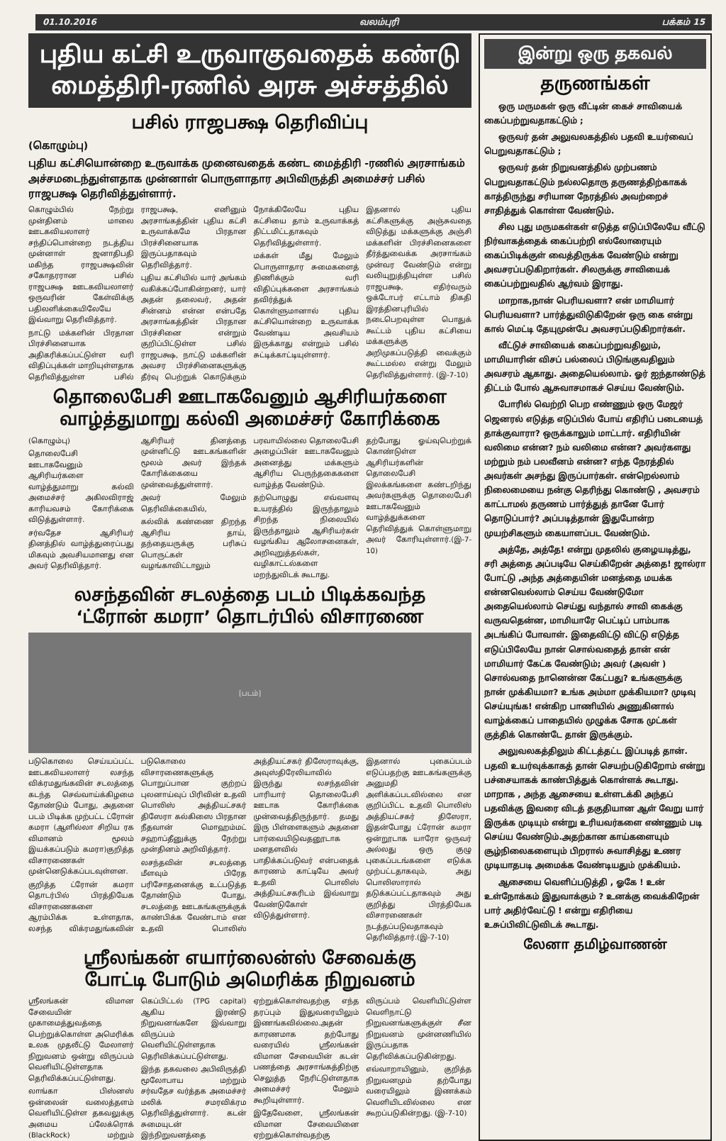01.10.2016 வலம்புரி பக்கம் 15
புதிய கட்சி உருவாகுவதைக் கண்டு
மைத்திரி-ரணில் அரசு அச்சத்தில்
பசில் ராஜபக்ஷ தெரிவிப்பு
(கொழும்பு)
புதிய கட்சியொன்றை உருவாக்க முனைவதைக் கண்ட மைத்திரி -ரணில் அரசாங்கம் அச்சமடைந்துள்ளதாக முன்னாள் பொருளாதார அபிவிருத்தி அமைச்சர் பசில் ராஜபக்ஷ தெரிவித்துள்ளார்.
கொழும்பில் நேற்று முன்தினம் மாலை ஊடகவியலாளர் சந்திப்பொன்றை நடத்திய முன்னாள் ஜனாதிபதி மகிந்த ராஜபக்ஷவின் சகோதரரான பசில் ராஜபக்ஷ ஊடகவியலாளர் ஒருவரின் கேள்விக்கு பதிலளிக்கையிலேயே இவ்வாறு தெரிவித்தார்.
நாட்டு மக்களின் பிரதான பிரச்சினையாக அதிகரிக்கப்பட்டுள்ள வரி விதிப்புக்கள் மாறியுள்ளதாக தெரிவித்துள்ள பசில் ராஜபக்ஷ, எனினும் அரசாங்கத்தின் புதிய கட்சி உருவாக்கமே பிரதான பிரச்சினையாக இருப்பதாகவும் தெரிவித்தார்.
புதிய கட்சியில் யார் அங்கம் வகிக்கப்போகின்றனர், யார் அதன் தலைவர், அதன் சின்னம் என்ன என்பதே அரசாங்கத்தின் பிரதான பிரச்சினை என்றும் குறிப்பிட்டுள்ள பசில் ராஜபக்ஷ, நாட்டு மக்களின் அவசர பிரச்சினைகளுக்கு தீர்வு பெற்றுக் கொடுக்கும் நோக்கிலேயே புதிய கட்சியை தாம் உருவாக்கத் திட்டமிட்டதாகவும் தெரிவித்துள்ளார்.
மக்கள் மீது மேலும் பொருளாதார சுமைகளைத் திணிக்கும் வரி விதிப்புக்களை அரசாங்கம் தவிர்த்துக் கொள்ளுமானால் புதிய கட்சியொன்றை உருவாக்க வேண்டிய அவசியம் இருக்காது என்றும் பசில் சுட்டிக்காட்டியுள்ளார்.
இதனால் புதிய கட்சிகளுக்கு அஞ்சுவதை விடுத்து மக்களுக்கு அஞ்சி மக்களின் பிரச்சினைகளை தீர்த்துவைக்க அரசாங்கம் முன்வர வேண்டும் என்று வலியுறுத்தியுள்ள பசில் ராஜபக்ஷ, எதிர்வரும் ஒக்டோபர் எட்டாம் திகதி இரத்தினபுரியில் நடைபெறவுள்ள பொதுக் கூட்டம் புதிய கட்சியை மக்களுக்கு அறிமுகப்படுத்தி வைக்கும் கூட்டமல்ல என்று மேலும் தெரிவித்துள்ளார். (இ-7-10)
தொலைபேசி ஊடாகவேனும் ஆசிரியர்களை
வாழ்த்துமாறு கல்வி அமைச்சர் கோரிக்கை
(கொழும்பு)
தொலைபேசி ஊடாகவேனும் ஆசிரியர்களை வாழ்த்துமாறு கல்வி அமைச்சர் அகிலவிராஜ் காரியவசம் கோரிக்கை விடுத்துள்ளார்.
சர்வதேச ஆசிரியர் தினத்தில் வாழ்த்துரைப்பது மிகவும் அவசியமானது என அவர் தெரிவித்தார்.
ஆசிரியர் தினத்தை முன்னிட்டு ஊடகங்களின் மூலம் அவர் இந்தக் கோரிக்கையை முன்வைத்துள்ளார்.
அவர் மேலும் தெரிவிக்கையில்,
கல்விக் கண்ணை திறந்த ஆசிரிய தாய், தந்தையருக்கு பரிசுப் பொருட்கள் வழங்காவிட்டாலும் பரவாயில்லை தொலைபேசி அழைப்பின் ஊடாகவேனும் அனைத்து மக்களும் ஆசிரிய பெருந்தகைகளை வாழ்த்த வேண்டும்.
தற்பொழுது எவ்வளவு உயரத்தில் இருந்தாலும் சிறந்த நிலையில் இருந்தாலும் ஆசிரியர்கள் வழங்கிய ஆலோசனைகள், அறிவுறுத்தல்கள், வழிகாட்டல்களை மறந்துவிடக் கூடாது.
தற்போது ஓய்வுபெற்றுக் கொண்டுள்ள ஆசிரியர்களின் தொலைபேசி இலக்கங்களை கண்டறிந்து அவர்களுக்கு தொலைபேசி ஊடாகவேனும் வாழ்த்துக்களை தெரிவித்துக் கொள்ளுமாறு அவர் கோரியுள்ளார்.(இ-7-10)
லசந்தவின் சடலத்தை படம் பிடிக்கவந்த
‘ட்ரோன் கமரா’ தொடர்பில் விசாரணை
[படம்]
படுகொலை செய்யப்பட்ட ஊடகவியலாளர் லசந்த விக்ரமதுங்கவின் சடலத்தை கடந்த செவ்வாய்க்கிழமை தோண்டும் போது, அதனை படம் பிடிக்க முற்பட்ட ட்ரோன் கமரா (ஆளில்லா சிறிய ரக விமானம் மூலம் இயக்கப்படும் கமரா)குறித்த விசாரணைகள் முன்னெடுக்கப்படவுள்ளன.
குறித்த ட்ரோன் கமரா தொடர்பில் பிரத்தியேக விசாரணைகளை ஆரம்பிக்க உள்ளதாக, லசந்த விக்ரமதுங்கவின் படுகொலை விசாரணைகளுக்கு பொறுப்பான குற்றப் புலனாய்வுப் பிரிவின் உதவி பொலிஸ் அத்தியட்சகர் திஸேரா கல்கிஸை பிரதான நீதவான் மொஹம்மட் சஹாப்தீனுக்கு நேற்று முன்தினம் அறிவித்தார்.
லசந்தவின் சடலத்தை மீளவும் பிரேத பரிசோதனைக்கு உட்படுத்த தோண்டும் போது, சடலத்தை ஊடகங்களுக்குக் காண்பிக்க வேண்டாம் என உதவி பொலிஸ் அத்தியட்சகர் திஸேராவுக்கு, அவுஸ்திரேலியாவில் இருந்து லசந்தவின் பாரியார் தொலைபேசி ஊடாக கோரிக்கை முன்வைத்திருந்தார். தமது இரு பிள்ளைகளும் அதனை பார்வையிடுவதனூடாக மனதளவில் பாதிக்கப்படுவர் என்பதைக் காரணம் காட்டியே அவர் உதவி பொலிஸ் அத்தியட்சகரிடம் இவ்வாறு வேண்டுகோள் விடுத்துள்ளார்.
இதனால் புகைப்படம் எடுப்பதற்கு ஊடகங்களுக்கு அனுமதி அளிக்கப்படவில்லை என குறிப்பிட்ட உதவி பொலிஸ் அத்தியட்சகர் திஸேரா, இதன்போது ட்ரோன் கமரா ஒன்றூடாக யாரோ ஒருவர் அல்லது ஒரு குழு புகைப்படங்களை எடுக்க முற்பட்டதாகவும், அது பொலிஸாரால் தடுக்கப்பட்டதாகவும் அது குறித்து பிரத்தியேக விசாரணைகள் நடத்தப்படுவதாகவும் தெரிவித்தார்.(இ-7-10)
ஸ்ரீலங்கன் எயார்லைன்ஸ் சேவைக்கு
போட்டி போடும் அமெரிக்க நிறுவனம்
ஸ்ரீலங்கன் விமான சேவையின் முகாமைத்துவத்தை பெற்றுக்கொள்ள அமெரிக்க உலக முதலீட்டு மேலாளர் நிறுவனம் ஒன்று விருப்பம் வெளியிட்டுள்ளதாக தெரிவிக்கப்பட்டுள்ளது.
லாங்கா பிஸ்னஸ் ஒன்லைன் வலைத்தளம் வெளியிட்டுள்ள தகவலுக்கு அமைய ப்லேக்ரொக் (BlackRock) மற்றும் கெப்பிட்டல் (TPG capital) ஆகிய இரண்டு நிறுவனங்களே இவ்வாறு விருப்பம் வெளியிட்டுள்ளதாக தெரிவிக்கப்பட்டுள்ளது.
இந்த தகவலை அபிவிருத்தி மூலோபாய மற்றும் சர்வதேச வர்த்தக அமைச்சர் மலிக் சமரவிக்ரம தெரிவித்துள்ளார். கடன் சுமையுடன் இந்நிறுவனத்தை ஏற்றுக்கொள்வதற்கு எந்த தரப்பும் இதுவரையிலும் இணங்கவில்லை.அதன் காரணமாக தற்போது வரையில் ஸ்ரீலங்கன் விமான சேவையின் கடன் பணத்தை அரசாங்கத்திற்கு செலுத்த நேரிட்டுள்ளதாக அமைச்சர் மேலும் கூறியுள்ளார்.
இதேவேளை, ஸ்ரீலங்கன் விமான சேவையினை ஏற்றுக்கொள்வதற்கு விருப்பம் வெளியிட்டுள்ள வெளிநாட்டு நிறுவனங்களுக்குள் சீன நிறுவனம் முன்னணியில் இருப்பதாக தெரிவிக்கப்படுகின்றது.
எவ்வாறாயினும், குறித்த நிறுவனமும் தற்போது வரையிலும் இணக்கம் வெளியிடவில்லை என கூறப்படுகின்றது. (இ-7-10)
இன்று ஒரு தகவல்
தருணங்கள்
ஒரு மருமகள் ஒரு வீட்டின் கைச் சாவியைக் கைப்பற்றுவதாகட்டும் ;
ஒருவர் தன் அலுவலகத்தில் பதவி உயர்வைப் பெறுவதாகட்டும் ;
ஒருவர் தன் நிறுவனத்தில் முற்பணம் பெறுவதாகட்டும் நல்லதொரு தருணத்திற்காகக் காத்திருந்து சரியான நேரத்தில் அவற்றைச் சாதித்துக் கொள்ள வேண்டும்.
சில புது மருமகள்கள் எடுத்த எடுப்பிலேயே வீட்டு நிர்வாகத்தைக் கைப்பற்றி எல்லோரையும் கைப்பிடிக்குள் வைத்திருக்க வேண்டும் என்று அவசரப்படுகிறார்கள். சிலருக்கு சாவியைக் கைப்பற்றுவதில் ஆர்வம் இராது.
மாறாக,நான் பெரியவளா? என் மாமியார் பெரியவளா? பார்த்துவிடுகிறேன் ஒரு கை என்று கால் மெட்டி தேயுமுன்பே அவசரப்படுகிறார்கள்.
வீட்டுச் சாவியைக் கைப்பற்றுவதிலும், மாமியாரின் விசப் பல்லைப் பிடுங்குவதிலும் அவசரம் ஆகாது. அதையெல்லாம். ஓர் ஐந்தாண்டுத் திட்டம் போல் ஆசுவாசமாகச் செய்ய வேண்டும்.
போரில் வெற்றி பெற எண்ணும் ஒரு மேஜர் ஜெனரல் எடுத்த எடுப்பில் போய் எதிரிப் படையைத் தாக்குவாரா? ஒருக்காலும் மாட்டார். எதிரியின் வலிமை என்ன? நம் வலிமை என்ன? அவர்களது மற்றும் நம் பலவீனம் என்ன? எந்த நேரத்தில் அவர்கள் அசந்து இருப்பார்கள். என்றெல்லாம் நிலைமையை நன்கு தெரிந்து கொண்டு , அவசரம் காட்டாமல் தருணம் பார்த்துத் தானே போர் தொடுப்பார்? அப்படித்தான் இதுபோன்ற முயற்சிகளும் கையாளப்பட வேண்டும்.
அத்தே, அத்தே! என்று முதலில் குழையடித்து, சரி அத்தை அப்படியே செய்கிறேன் அத்தை! ஜால்ரா போட்டு ,அந்த அத்தையின் மனத்தை மயக்க என்னவெல்லாம் செய்ய வேண்டுமோ அதையெல்லாம் செய்து வந்தால் சாவி கைக்கு வருவதென்ன, மாமியாரே பெட்டிப் பாம்பாக அடங்கிப் போவாள். இதைவிட்டு விட்டு எடுத்த எடுப்பிலேயே நான் சொல்வதைத் தான் என் மாமியார் கேட்க வேண்டும்; அவர் (அவள் ) சொல்வதை நானென்ன கேட்பது? உங்களுக்கு நான் முக்கியமா? உங்க அம்மா முக்கியமா? முடிவு செய்யுங்க! என்கிற பாணியில் அணுகினால் வாழ்க்கைப் பாதையில் முழுக்க சோக முட்கள் குத்திக் கொண்டே தான் இருக்கும்.
அலுவலகத்திலும் கிட்டத்தட்ட இப்படித் தான். பதவி உயர்வுக்காகத் தான் செயற்படுகிறோம் என்று பச்சையாகக் காண்பித்துக் கொள்ளக் கூடாது. மாறாக , அந்த ஆசையை உள்ளடக்கி அந்தப் பதவிக்கு இவரை விடத் தகுதியான ஆள் வேறு யார் இருக்க முடியும் என்று உரியவர்களை எண்ணும் படி செய்ய வேண்டும்.அதற்கான காய்களையும் சூழ்நிலைகளையும் பிறரால் சுவாசித்து உணர முடியாதபடி அமைக்க வேண்டியதும் முக்கியம்.
ஆசையை வெளிப்படுத்தி , ஓகே ! உன் உள்நோக்கம் இதுவாக்கும் ? உனக்கு வைக்கிறேன் பார் அதிர்வேட்டு ! என்று எதிரியை உசுப்பிவிட்டுவிடக் கூடாது.
லேனா தமிழ்வாணன்